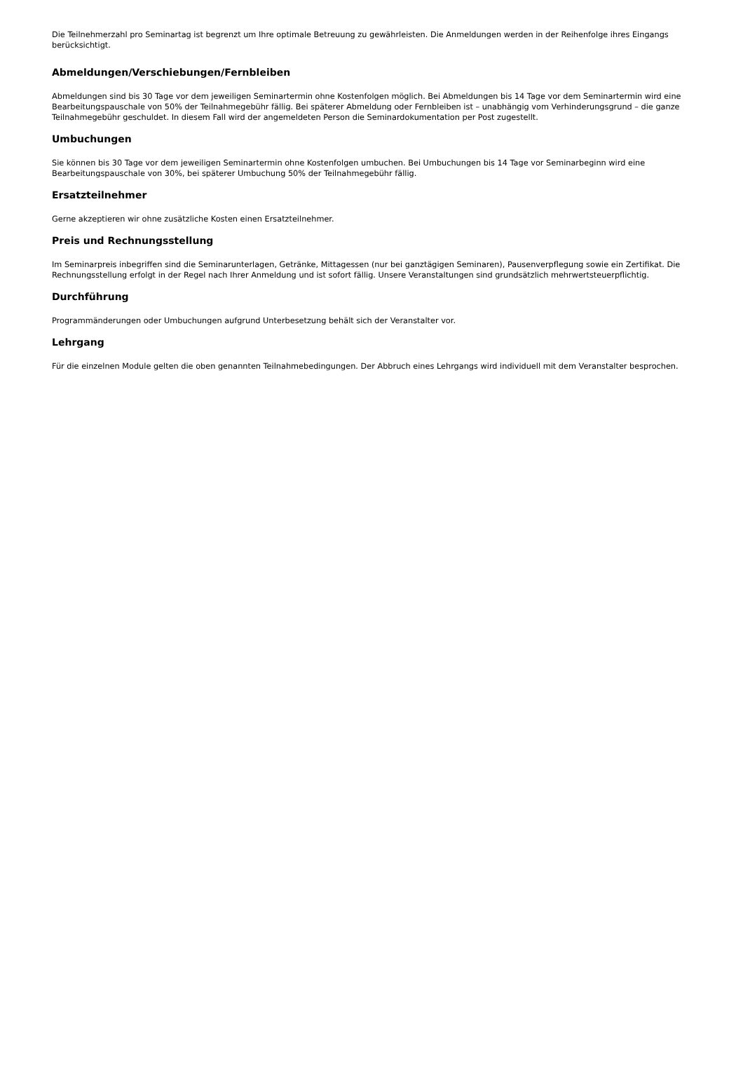Die Teilnehmerzahl pro Seminartag ist begrenzt um Ihre optimale Betreuung zu gewährleisten. Die Anmeldungen werden in der Reihenfolge ihres Eingangs berücksichtigt.
Abmeldungen/Verschiebungen/Fernbleiben
Abmeldungen sind bis 30 Tage vor dem jeweiligen Seminartermin ohne Kostenfolgen möglich. Bei Abmeldungen bis 14 Tage vor dem Seminartermin wird eine Bearbeitungspauschale von 50% der Teilnahmegebühr fällig. Bei späterer Abmeldung oder Fernbleiben ist – unabhängig vom Verhinderungsgrund – die ganze Teilnahmegebühr geschuldet. In diesem Fall wird der angemeldeten Person die Seminardokumentation per Post zugestellt.
Umbuchungen
Sie können bis 30 Tage vor dem jeweiligen Seminartermin ohne Kostenfolgen umbuchen. Bei Umbuchungen bis 14 Tage vor Seminarbeginn wird eine Bearbeitungspauschale von 30%, bei späterer Umbuchung 50% der Teilnahmegebühr fällig.
Ersatzteilnehmer
Gerne akzeptieren wir ohne zusätzliche Kosten einen Ersatzteilnehmer.
Preis und Rechnungsstellung
Im Seminarpreis inbegriffen sind die Seminarunterlagen, Getränke, Mittagessen (nur bei ganztägigen Seminaren), Pausenverpflegung sowie ein Zertifikat. Die Rechnungsstellung erfolgt in der Regel nach Ihrer Anmeldung und ist sofort fällig. Unsere Veranstaltungen sind grundsätzlich mehrwertsteuerpflichtig.
Durchführung
Programmänderungen oder Umbuchungen aufgrund Unterbesetzung behält sich der Veranstalter vor.
Lehrgang
Für die einzelnen Module gelten die oben genannten Teilnahmebedingungen. Der Abbruch eines Lehrgangs wird individuell mit dem Veranstalter besprochen.